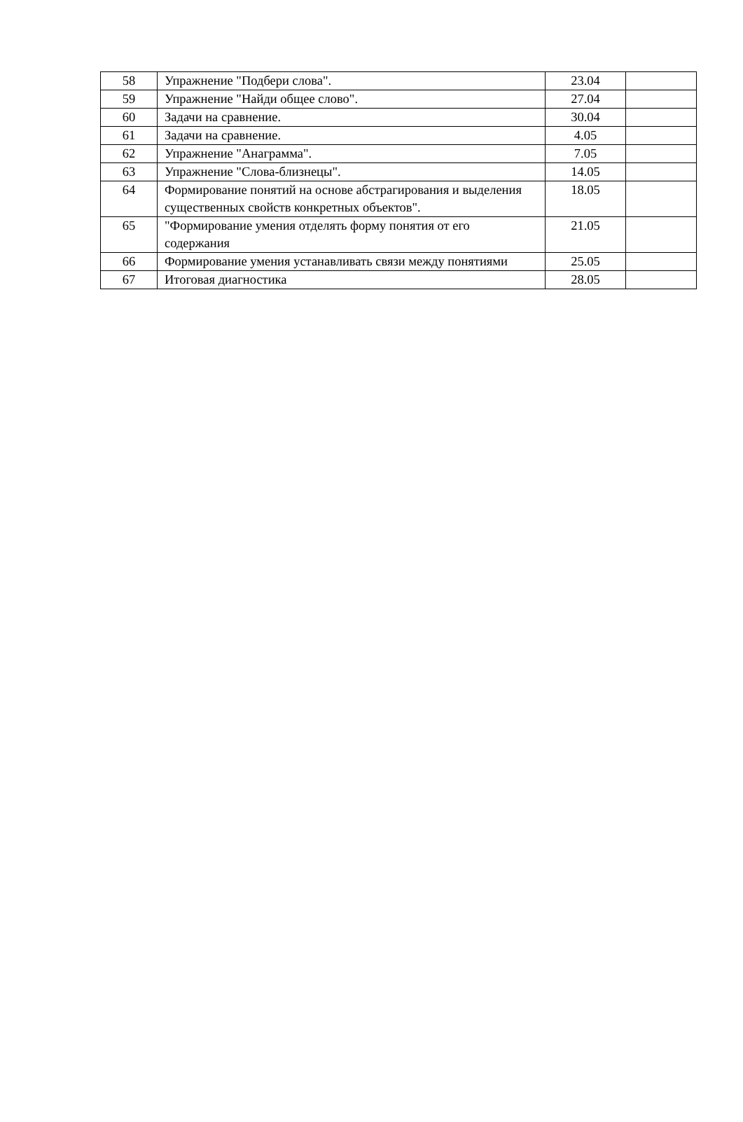| 58 | Упражнение "Подбери слова". | 23.04 | |
| 59 | Упражнение "Найди общее слово". | 27.04 | |
| 60 | Задачи на сравнение. | 30.04 | |
| 61 | Задачи на сравнение. | 4.05 | |
| 62 | Упражнение "Анаграмма". | 7.05 | |
| 63 | Упражнение "Слова-близнецы". | 14.05 | |
| 64 | Формирование понятий на основе абстрагирования и выделения существенных свойств конкретных объектов". | 18.05 | |
| 65 | "Формирование умения отделять форму понятия от его содержания | 21.05 | |
| 66 | Формирование умения устанавливать связи между понятиями | 25.05 | |
| 67 | Итоговая диагностика | 28.05 | |